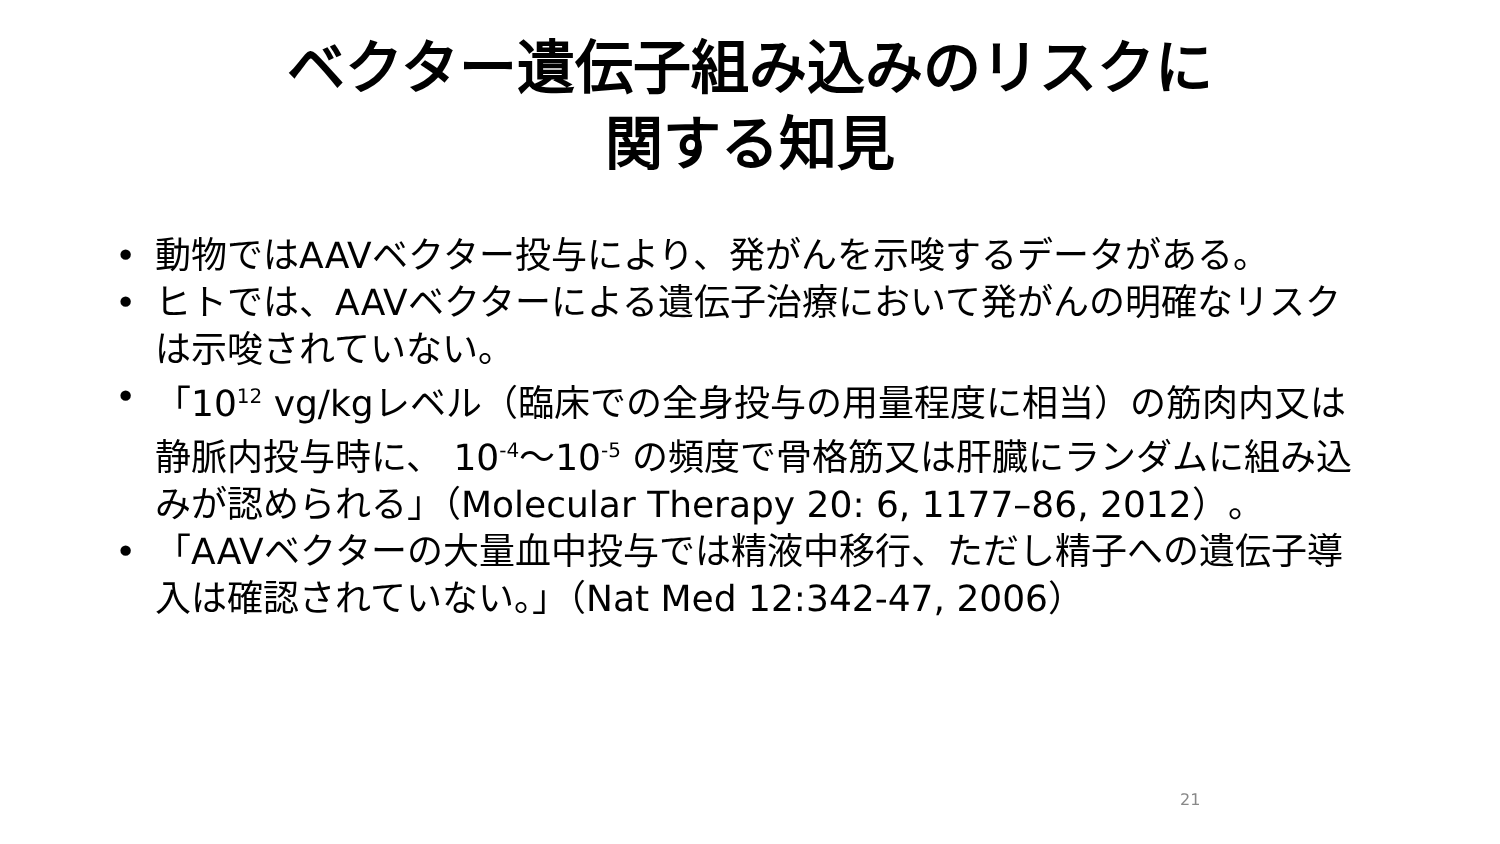ベクター遺伝子組み込みのリスクに
関する知見
• 動物ではAAVベクター投与により、発がんを示唆するデータがある。
• ヒトでは、AAVベクターによる遺伝子治療において発がんの明確なリスクは示唆されていない。
• 「10<sup>12</sup> vg/kgレベル（臨床での全身投与の用量程度に相当）の筋肉内又は静脈内投与時に、 10<sup>-4</sup>～10<sup>-5</sup> の頻度で骨格筋又は肝臓にランダムに組み込みが認められる」（Molecular Therapy 20: 6, 1177–86, 2012）。
• 「AAVベクターの大量血中投与では精液中移行、ただし精子への遺伝子導入は確認されていない。」（Nat Med 12:342-47, 2006）
21